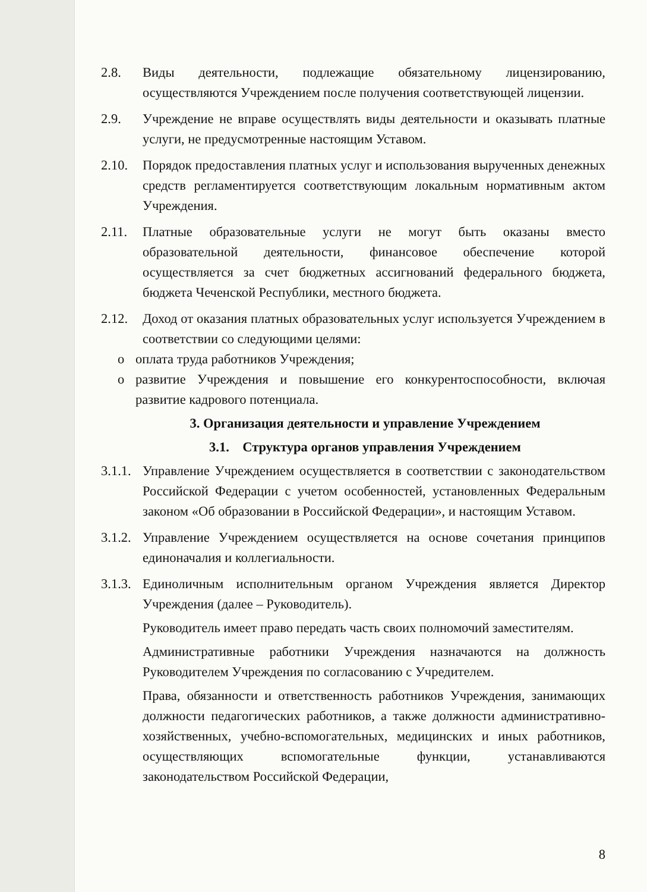2.8. Виды деятельности, подлежащие обязательному лицензированию, осуществляются Учреждением после получения соответствующей лицензии.
2.9. Учреждение не вправе осуществлять виды деятельности и оказывать платные услуги, не предусмотренные настоящим Уставом.
2.10. Порядок предоставления платных услуг и использования вырученных денежных средств регламентируется соответствующим локальным нормативным актом Учреждения.
2.11. Платные образовательные услуги не могут быть оказаны вместо образовательной деятельности, финансовое обеспечение которой осуществляется за счет бюджетных ассигнований федерального бюджета, бюджета Чеченской Республики, местного бюджета.
2.12. Доход от оказания платных образовательных услуг используется Учреждением в соответствии со следующими целями:
o оплата труда работников Учреждения;
o развитие Учреждения и повышение его конкурентоспособности, включая развитие кадрового потенциала.
3. Организация деятельности и управление Учреждением
3.1. Структура органов управления Учреждением
3.1.1.
Управление Учреждением осуществляется в соответствии с законодательством Российской Федерации с учетом особенностей, установленных Федеральным законом «Об образовании в Российской Федерации», и настоящим Уставом.
3.1.2.
Управление Учреждением осуществляется на основе сочетания принципов единоначалия и коллегиальности.
3.1.3.
Единоличным исполнительным органом Учреждения является Директор Учреждения (далее – Руководитель).
Руководитель имеет право передать часть своих полномочий заместителям.
Административные работники Учреждения назначаются на должность Руководителем Учреждения по согласованию с Учредителем.
Права, обязанности и ответственность работников Учреждения, занимающих должности педагогических работников, а также должности административно-хозяйственных, учебно-вспомогательных, медицинских и иных работников, осуществляющих вспомогательные функции, устанавливаются законодательством Российской Федерации,
8